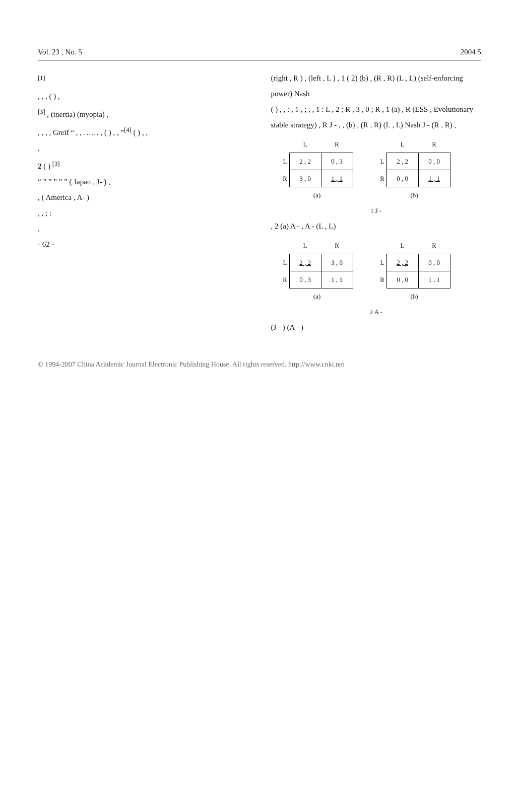Vol. 23 , No. 5 2004 5
<sup>[1]</sup>
, , , ( ) ,
<sup>[3]</sup> , (inertia) (myopia) ,
, , , , Greif “ , , …… , ( ) , , ”<sup>[4]</sup> ( ) , ,
,
2 ( ) <sup>[3]</sup>
“ ” ” ” ” ” ( Japan , J- ) ,
, ( America , A- )
, , ; :
,
· 62 ·
(right , R ) , (left , L ) , 1 ( 2) (b) , (R , R) (L , L) (self-enforcing power) Nash
( ) , , : , 1 , ; , , 1 : L , 2 ; R , 3 , 0 ; R , 1 (a) , R (ESS , Evolutionary stable strategy) , R J - , , (b) , (R , R) (L , L) Nash J - (R , R) ,
| | L | R |
| L | 2 , 2 | 0 , 3 |
| R | 3 , 0 | 1 , 1 |
(a)
| | L | R |
| L | 2 , 2 | 0 , 0 |
| R | 0 , 0 | 1 , 1 |
(b)
1 J -
, 2 (a) A - , A - (L , L)
| | L | R |
| L | 2 , 2 | 3 , 0 |
| R | 0 , 3 | 1 , 1 |
(a)
| | L | R |
| L | 2 , 2 | 0 , 0 |
| R | 0 , 0 | 1 , 1 |
(b)
2 A -
(J - ) (A - )
© 1994-2007 China Academic Journal Electronic Publishing House. All rights reserved. http://www.cnki.net